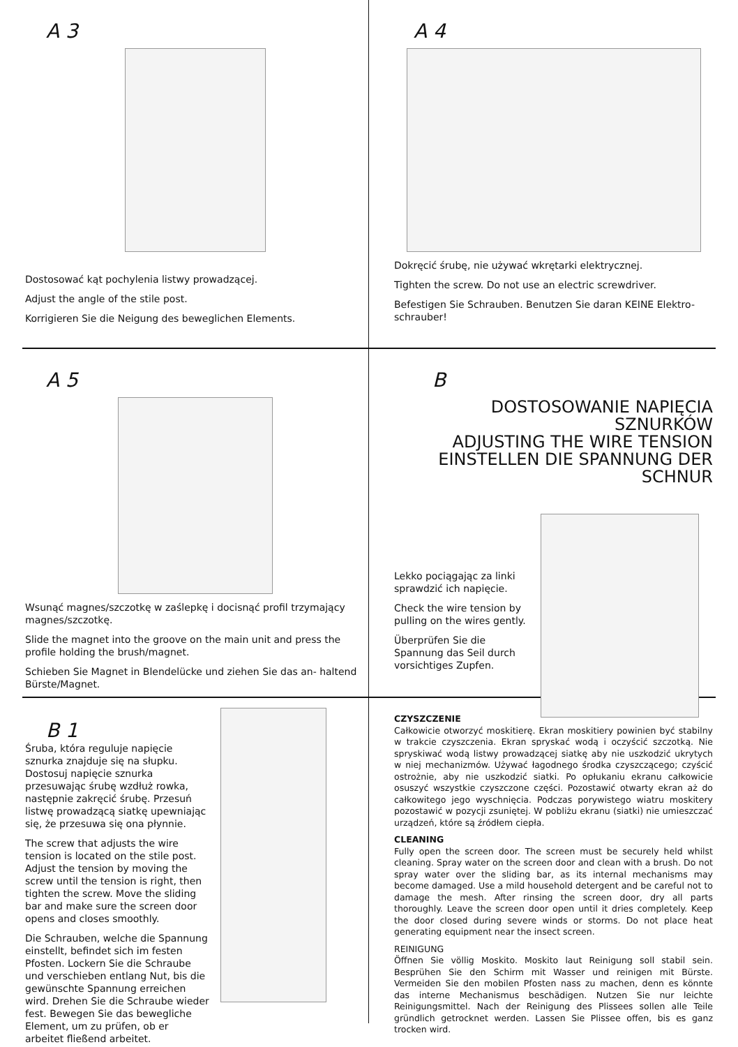A 3
Dostosować kąt pochylenia listwy prowadzącej.
Adjust the angle of the stile post.
Korrigieren Sie die Neigung des beweglichen Elements.
A 4
Dokręcić śrubę, nie używać wkrętarki elektrycznej.
Tighten the screw. Do not use an electric screwdriver.
Befestigen Sie Schrauben. Benutzen Sie daran KEINE Elektro-schrauber!
A 5
Wsunąć magnes/szczotkę w zaślepkę i docisnąć profil trzymający magnes/szczotkę.
Slide the magnet into the groove on the main unit and press the profile holding the brush/magnet.
Schieben Sie Magnet in Blendelücke und ziehen Sie das an- haltend Bürste/Magnet.
B
DOSTOSOWANIE NAPIĘCIA SZNURKÓW
ADJUSTING THE WIRE TENSION
EINSTELLEN DIE SPANNUNG DER SCHNUR
Lekko pociągając za linki sprawdzić ich napięcie.
Check the wire tension by pulling on the wires gently.
Überprüfen Sie die Spannung das Seil durch vorsichtiges Zupfen.
B 1
Śruba, która reguluje napięcie sznurka znajduje się na słupku. Dostosuj napięcie sznurka przesuwając śrubę wzdłuż rowka, następnie zakręcić śrubę. Przesuń listwę prowadzącą siatkę upewniając się, że przesuwa się ona płynnie.
The screw that adjusts the wire tension is located on the stile post. Adjust the tension by moving the screw until the tension is right, then tighten the screw. Move the sliding bar and make sure the screen door opens and closes smoothly.
Die Schrauben, welche die Spannung einstellt, befindet sich im festen Pfosten. Lockern Sie die Schraube und verschieben entlang Nut, bis die gewünschte Spannung erreichen wird. Drehen Sie die Schraube wieder fest. Bewegen Sie das bewegliche Element, um zu prüfen, ob er arbeitet fließend arbeitet.
CZYSZCZENIE
Całkowicie otworzyć moskitierę. Ekran moskitiery powinien być stabilny w trakcie czyszczenia. Ekran spryskać wodą i oczyścić szczotką. Nie spryskiwać wodą listwy prowadzącej siatkę aby nie uszkodzić ukrytych w niej mechanizmów. Używać łagodnego środka czyszczącego; czyścić ostrożnie, aby nie uszkodzić siatki. Po opłukaniu ekranu całkowicie osuszyć wszystkie czyszczone części. Pozostawić otwarty ekran aż do całkowitego jego wyschnięcia. Podczas porywistego wiatru moskitery pozostawić w pozycji zsuniętej. W pobliżu ekranu (siatki) nie umieszczać urządzeń, które są źródłem ciepła.
CLEANING
Fully open the screen door. The screen must be securely held whilst cleaning. Spray water on the screen door and clean with a brush. Do not spray water over the sliding bar, as its internal mechanisms may become damaged. Use a mild household detergent and be careful not to damage the mesh. After rinsing the screen door, dry all parts thoroughly. Leave the screen door open until it dries completely. Keep the door closed during severe winds or storms. Do not place heat generating equipment near the insect screen.
REINIGUNG
Öffnen Sie völlig Moskito. Moskito laut Reinigung soll stabil sein. Besprühen Sie den Schirm mit Wasser und reinigen mit Bürste. Vermeiden Sie den mobilen Pfosten nass zu machen, denn es könnte das interne Mechanismus beschädigen. Nutzen Sie nur leichte Reinigungsmittel. Nach der Reinigung des Plissees sollen alle Teile gründlich getrocknet werden. Lassen Sie Plissee offen, bis es ganz trocken wird.